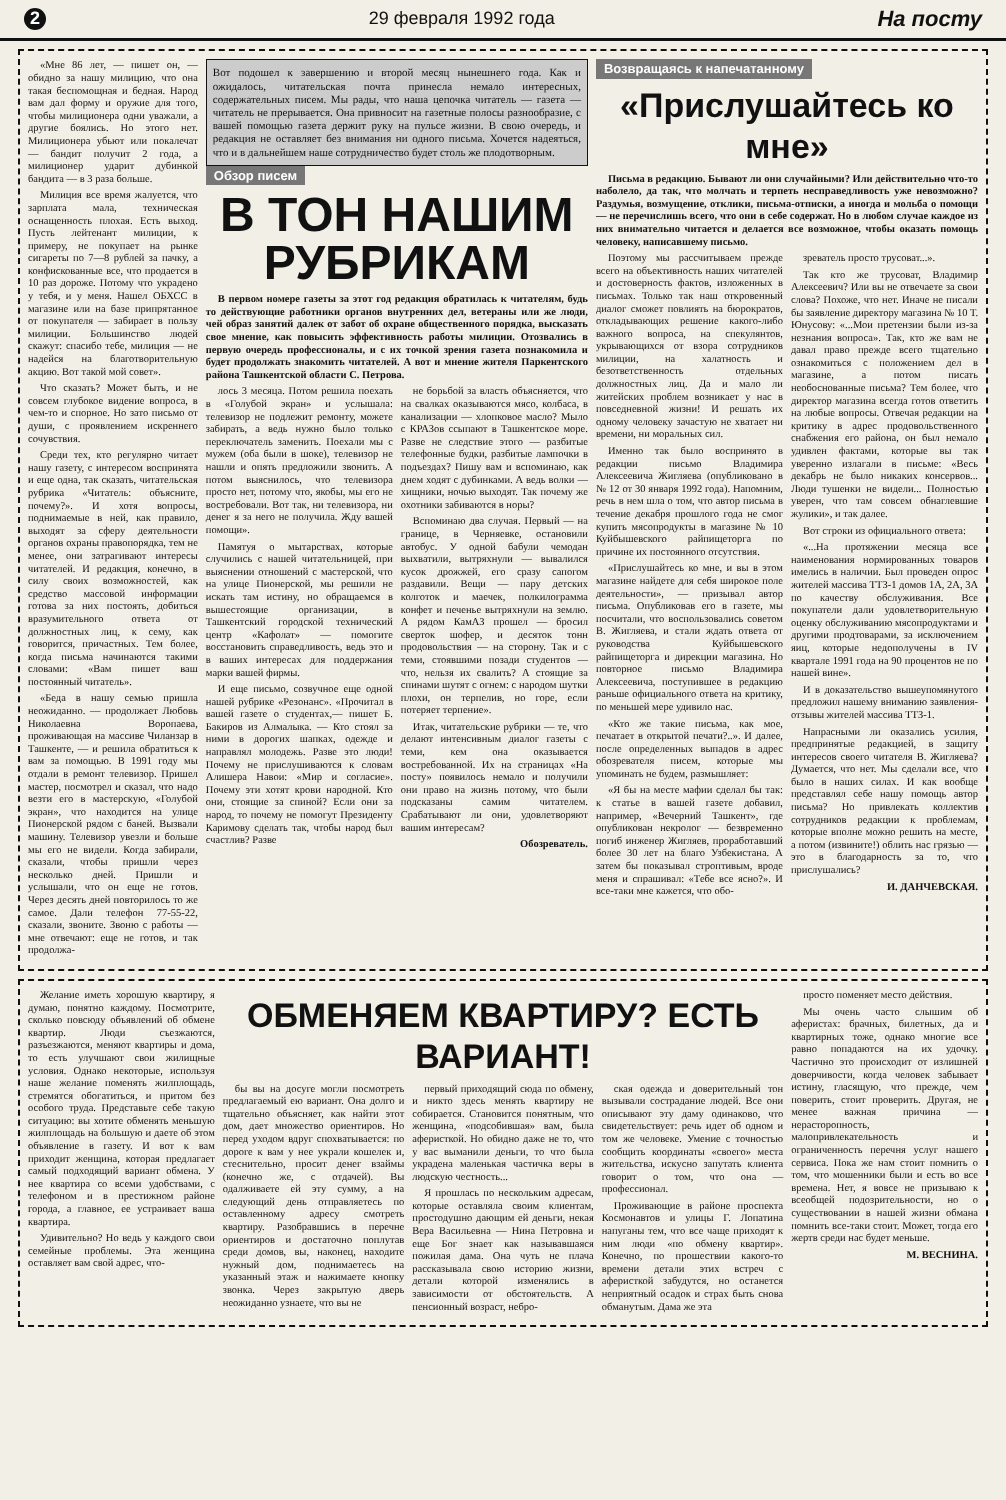2 29 февраля 1992 года На посту
«Мне 86 лет, — пишет он, — обидно за нашу милицию, что она такая беспомощная и бедная. Народ вам дал форму и оружие для того, чтобы милиционера одни уважали, а другие боялись. Но этого нет. Милиционера убьют или покалечат — бандит получит 2 года, а милиционер ударит дубинкой бандита — в 3 раза больше.
Милиция все время жалуется, что зарплата мала, техническая оснащенность плохая. Есть выход. Пусть лейтенант милиции, к примеру, не покупает на рынке сигареты по 7—8 рублей за пачку, а конфискованные все, что продается в 10 раз дороже. Потому что украдено у тебя, и у меня. Нашел ОБХСС в магазине или на базе припрятанное от покупателя — забирает в пользу милиции. Большинство людей скажут: спасибо тебе, милиция — не надейся на благотворительную акцию. Вот такой мой совет».
Что сказать? Может быть, и не совсем глубокое видение вопроса, в чем-то и спорное. Но зато письмо от души, с проявлением искреннего сочувствия.
Среди тех, кто регулярно читает нашу газету, с интересом воспринята и еще одна, так сказать, читательская рубрика «Читатель: объясните, почему?». И хотя вопросы, поднимаемые в ней, как правило, выходят за сферу деятельности органов охраны правопорядка, тем не менее, они затрагивают интересы читателей. И редакция, конечно, в силу своих возможностей, как средство массовой информации готова за них постоять, добиться вразумительного ответа от должностных лиц, к сему, как говорится, причастных. Тем более, когда письма начинаются такими словами: «Вам пишет ваш постоянный читатель».
«Беда в нашу семью пришла неожиданно. — продолжает Любовь Николаевна Воропаева, проживающая на массиве Чиланзар в Ташкенте, — и решила обратиться к вам за помощью. В 1991 году мы отдали в ремонт телевизор. Пришел мастер, посмотрел и сказал, что надо везти его в мастерскую, «Голубой экран», что находится на улице Пионерской рядом с баней. Вызвали машину. Телевизор увезли и больше мы его не видели. Когда забирали, сказали, чтобы пришли через несколько дней. Пришли и услышали, что он еще не готов. Через десять дней повторилось то же самое. Дали телефон 77-55-22, сказали, звоните. Звоню с работы — мне отвечают: еще не готов, и так продолжа-
Вот подошел к завершению и второй месяц нынешнего года. Как и ожидалось, читательская почта принесла немало интересных, содержательных писем. Мы рады, что наша цепочка читатель — газета — читатель не прерывается. Она привносит на газетные полосы разнообразие, с вашей помощью газета держит руку на пульсе жизни. В свою очередь, и редакция не оставляет без внимания ни одного письма. Хочется надеяться, что и в дальнейшем наше сотрудничество будет столь же плодотворным.
Обзор писем
В ТОН НАШИМ РУБРИКАМ
В первом номере газеты за этот год редакция обратилась к читателям, будь то действующие работники органов внутренних дел, ветераны или же люди, чей образ занятий далек от забот об охране общественного порядка, высказать свое мнение, как повысить эффективность работы милиции. Отозвались в первую очередь профессионалы, и с их точкой зрения газета познакомила и будет продолжать знакомить читателей. А вот и мнение жителя Паркентского района Ташкентской области С. Петрова.
лось 3 месяца. Потом решила поехать в «Голубой экран» и услышала: телевизор не подлежит ремонту, можете забирать, а ведь нужно было только переключатель заменить. Поехали мы с мужем (оба были в шоке), телевизор не нашли и опять предложили звонить. А потом выяснилось, что телевизора просто нет, потому что, якобы, мы его не востребовали. Вот так, ни телевизора, ни денег я за него не получила. Жду вашей помощи».
Памятуя о мытарствах, которые случились с нашей читательницей, при выяснении отношений с мастерской, что на улице Пионерской, мы решили не искать там истину, но обращаемся в вышестоящие организации, в Ташкентский городской технический центр «Кафолат» — помогите восстановить справедливость, ведь это и в ваших интересах для поддержания марки вашей фирмы.
И еще письмо, созвучное еще одной нашей рубрике «Резонанс». «Прочитал в вашей газете о студентах,— пишет Б. Бакиров из Алмалыка. — Кто стоял за ними в дорогих шапках, одежде и направлял молодежь. Разве это люди! Почему не прислушиваются к словам Алишера Навои: «Мир и согласие». Почему эти хотят крови народной. Кто они, стоящие за спиной? Если они за народ, то почему не помогут Президенту Каримову сделать так, чтобы народ был счастлив? Разве
не борьбой за власть объясняется, что на свалках оказываются мясо, колбаса, в канализации — хлопковое масло? Мыло с КРАЗов ссыпают в Ташкентское море. Разве не следствие этого — разбитые телефонные будки, разбитые лампочки в подъездах? Пишу вам и вспоминаю, как днем ходят с дубинками. А ведь волки — хищники, ночью выходят. Так почему же охотники забиваются в норы?
Вспоминаю два случая. Первый — на границе, в Черняевке, остановили автобус. У одной бабули чемодан выхватили, вытряхнули — вывалился кусок дрожжей, его сразу сапогом раздавили. Вещи — пару детских колготок и маечек, полкилограмма конфет и печенье вытряхнули на землю. А рядом КамАЗ прошел — бросил сверток шофер, и десяток тонн продовольствия — на сторону. Так и с теми, стоявшими позади студентов — что, нельзя их свалить? А стоящие за спинами шутят с огнем: с народом шутки плохи, он терпелив, но горе, если потеряет терпение».
Итак, читательские рубрики — те, что делают интенсивным диалог газеты с теми, кем она оказывается востребованной. Их на страницах «На посту» появилось немало и получили они право на жизнь потому, что были подсказаны самим читателем. Срабатывают ли они, удовлетворяют вашим интересам?
Обозреватель.
Возвращаясь к напечатанному
«Прислушайтесь ко мне»
Письма в редакцию. Бывают ли они случайными? Или действительно что-то наболело, да так, что молчать и терпеть несправедливость уже невозможно? Раздумья, возмущение, отклики, письма-отписки, а иногда и мольба о помощи — не перечислишь всего, что они в себе содержат. Но в любом случае каждое из них внимательно читается и делается все возможное, чтобы оказать помощь человеку, написавшему письмо.
Поэтому мы рассчитываем прежде всего на объективность наших читателей и достоверность фактов, изложенных в письмах. Только так наш откровенный диалог сможет повлиять на бюрократов, откладывающих решение какого-либо важного вопроса, на спекулянтов, укрывающихся от взора сотрудников милиции, на халатность и безответственность отдельных должностных лиц. Да и мало ли житейских проблем возникает у нас в повседневной жизни! И решать их одному человеку зачастую не хватает ни времени, ни моральных сил.
Именно так было воспринято в редакции письмо Владимира Алексеевича Жигляева (опубликовано в № 12 от 30 января 1992 года). Напомним, речь в нем шла о том, что автор письма в течение декабря прошлого года не смог купить мясопродукты в магазине № 10 Куйбышевского райпищеторга по причине их постоянного отсутствия.
«Прислушайтесь ко мне, и вы в этом магазине найдете для себя широкое поле деятельности», — призывал автор письма. Опубликовав его в газете, мы посчитали, что воспользовались советом В. Жигляева, и стали ждать ответа от руководства Куйбышевского райпищеторга и дирекции магазина. Но повторное письмо Владимира Алексеевича, поступившее в редакцию раньше официального ответа на критику, по меньшей мере удивило нас.
«Кто же такие письма, как мое, печатает в открытой печати?..». И далее, после определенных выпадов в адрес обозревателя писем, которые мы упоминать не будем, размышляет:
«Я бы на месте мафии сделал бы так: к статье в вашей газете добавил, например, «Вечерний Ташкент», где опубликован некролог — безвременно погиб инженер Жигляев, проработавший более 30 лет на благо Узбекистана. А затем бы показывал строптивым, вроде меня и спрашивал: «Тебе все ясно?». И все-таки мне кажется, что обо-
зреватель просто трусоват...».
Так кто же трусоват, Владимир Алексеевич? Или вы не отвечаете за свои слова? Похоже, что нет. Иначе не писали бы заявление директору магазина № 10 Т. Юнусову: «...Мои претензии были из-за незнания вопроса». Так, кто же вам не давал право прежде всего тщательно ознакомиться с положением дел в магазине, а потом писать необоснованные письма? Тем более, что директор магазина всегда готов ответить на любые вопросы. Отвечая редакции на критику в адрес продовольственного снабжения его района, он был немало удивлен фактами, которые вы так уверенно излагали в письме: «Весь декабрь не было никаких консервов... Люди тушенки не видели... Полностью уверен, что там совсем обнаглевшие жулики», и так далее.
Вот строки из официального ответа:
«...На протяжении месяца все наименования нормированных товаров имелись в наличии. Был проведен опрос жителей массива ТТЗ-1 домов 1А, 2А, 3А по качеству обслуживания. Все покупатели дали удовлетворительную оценку обслуживанию мясопродуктами и другими продтоварами, за исключением яиц, которые недополучены в IV квартале 1991 года на 90 процентов не по нашей вине».
И в доказательство вышеупомянутого предложил нашему вниманию заявления-отзывы жителей массива ТТЗ-1.
Напрасными ли оказались усилия, предпринятые редакцией, в защиту интересов своего читателя В. Жигляева? Думается, что нет. Мы сделали все, что было в наших силах. И как вообще представлял себе нашу помощь автор письма? Но привлекать коллектив сотрудников редакции к проблемам, которые вполне можно решить на месте, а потом (извините!) облить нас грязью — это в благодарность за то, что прислушались?
И. ДАНЧЕВСКАЯ.
Желание иметь хорошую квартиру, я думаю, понятно каждому. Посмотрите, сколько повсюду объявлений об обмене квартир. Люди съезжаются, разъезжаются, меняют квартиры и дома, то есть улучшают свои жилищные условия. Однако некоторые, используя наше желание поменять жилплощадь, стремятся обогатиться, и притом без особого труда. Представьте себе такую ситуацию: вы хотите обменять меньшую жилплощадь на большую и даете об этом объявление в газету. И вот к вам приходит женщина, которая предлагает самый подходящий вариант обмена. У нее квартира со всеми удобствами, с телефоном и в престижном районе города, а главное, ее устраивает ваша квартира.
Удивительно? Но ведь у каждого свои семейные проблемы. Эта женщина оставляет вам свой адрес, что-
ОБМЕНЯЕМ КВАРТИРУ? ЕСТЬ ВАРИАНТ!
бы вы на досуге могли посмотреть предлагаемый ею вариант. Она долго и тщательно объясняет, как найти этот дом, дает множество ориентиров. Но перед уходом вдруг спохватывается: по дороге к вам у нее украли кошелек и, стеснительно, просит денег взаймы (конечно же, с отдачей). Вы одалживаете ей эту сумму, а на следующий день отправляетесь по оставленному адресу смотреть квартиру. Разобравшись в перечне ориентиров и достаточно поплутав среди домов, вы, наконец, находите нужный дом, поднимаетесь на указанный этаж и нажимаете кнопку звонка. Через закрытую дверь неожиданно узнаете, что вы не
первый приходящий сюда по обмену, и никто здесь менять квартиру не собирается. Становится понятным, что женщина, «подсобившая» вам, была аферисткой. Но обидно даже не то, что у вас выманили деньги, то что была украдена маленькая частичка веры в людскую честность...
Я прошлась по нескольким адресам, которые оставляла своим клиентам, простодушно дающим ей деньги, некая Вера Васильевна — Нина Петровна и еще Бог знает как называвшаяся пожилая дама. Она чуть не плача рассказывала свою историю жизни, детали которой изменялись в зависимости от обстоятельств. А пенсионный возраст, небро-
ская одежда и доверительный тон вызывали сострадание людей. Все они описывают эту даму одинаково, что свидетельствует: речь идет об одном и том же человеке. Умение с точностью сообщить координаты «своего» места жительства, искусно запутать клиента говорит о том, что она — профессионал.
Проживающие в районе проспекта Космонавтов и улицы Г. Лопатина напуганы тем, что все чаще приходят к ним люди «по обмену квартир». Конечно, по прошествии какого-то времени детали этих встреч с аферисткой забудутся, но останется неприятный осадок и страх быть снова обманутым. Дама же эта
просто поменяет место действия.
Мы очень часто слышим об аферистах: брачных, билетных, да и квартирных тоже, однако многие все равно попадаются на их удочку. Частично это происходит от излишней доверчивости, когда человек забывает истину, гласящую, что прежде, чем поверить, стоит проверить. Другая, не менее важная причина — нерасторопность, малопривлекательность и ограниченность перечня услуг нашего сервиса. Пока же нам стоит помнить о том, что мошенники были и есть во все времена. Нет, я вовсе не призываю к всеобщей подозрительности, но о существовании в нашей жизни обмана помнить все-таки стоит. Может, тогда его жертв среди нас будет меньше.
М. ВЕСНИНА.